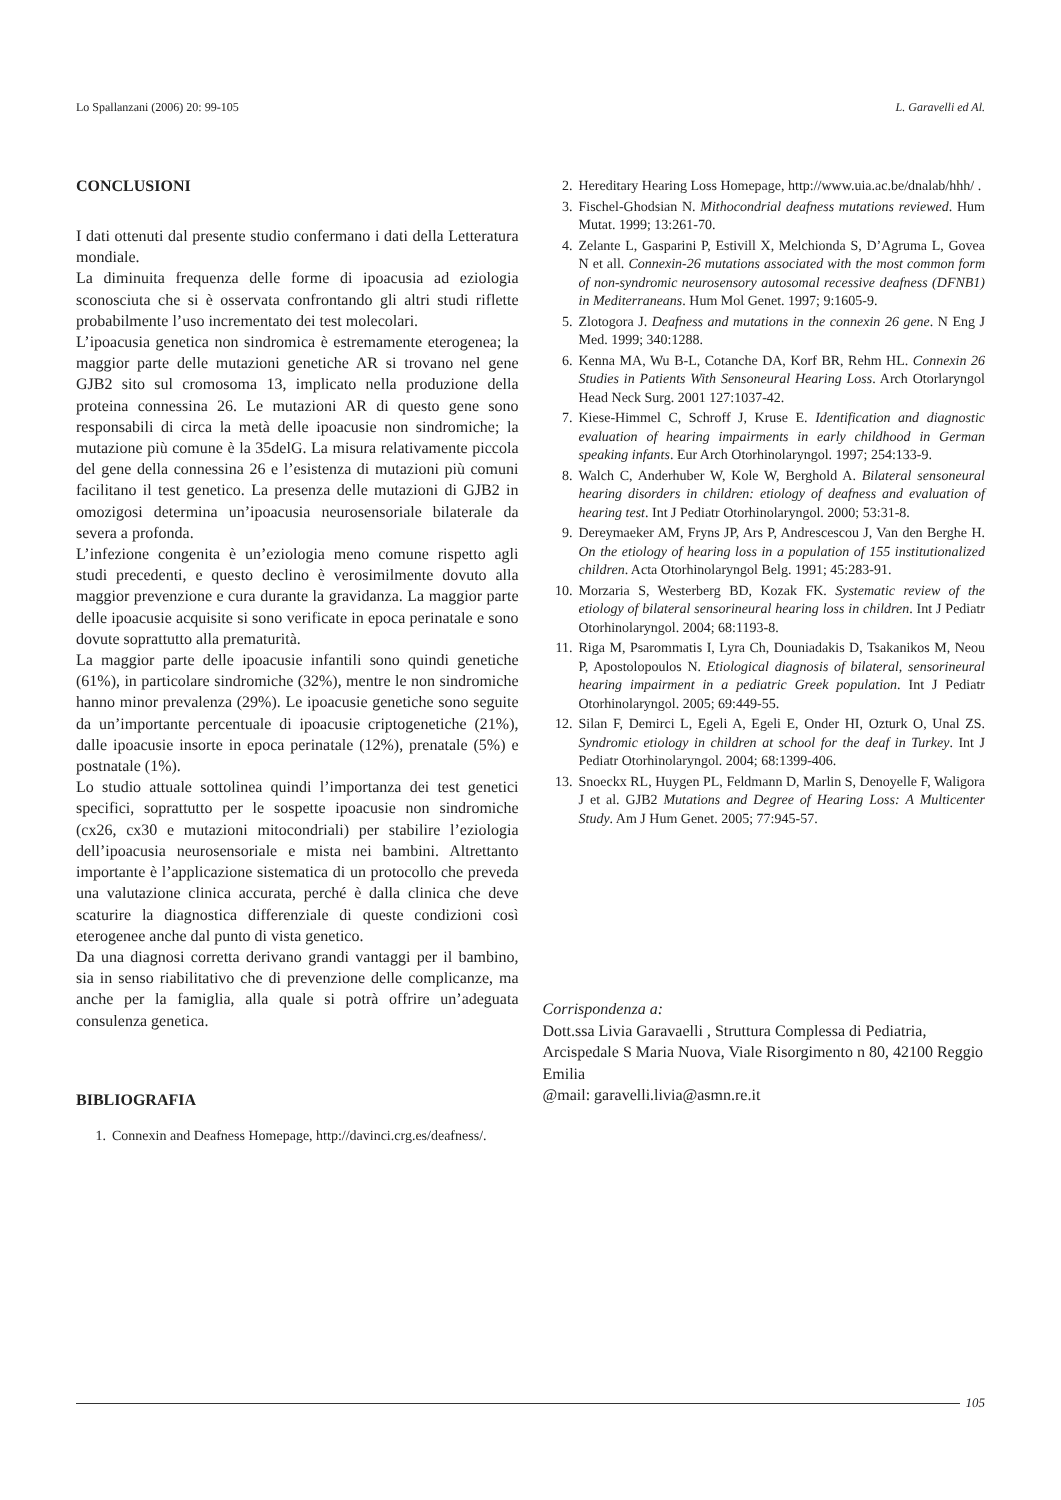Lo Spallanzani (2006) 20: 99-105 L. Garavelli ed Al.
CONCLUSIONI
I dati ottenuti dal presente studio confermano i dati della Letteratura mondiale.
La diminuita frequenza delle forme di ipoacusia ad eziologia sconosciuta che si è osservata confrontando gli altri studi riflette probabilmente l’uso incrementato dei test molecolari.
L’ipoacusia genetica non sindromica è estremamente eterogenea; la maggior parte delle mutazioni genetiche AR si trovano nel gene GJB2 sito sul cromosoma 13, implicato nella produzione della proteina connessina 26. Le mutazioni AR di questo gene sono responsabili di circa la metà delle ipoacusie non sindromiche; la mutazione più comune è la 35delG. La misura relativamente piccola del gene della connessina 26 e l’esistenza di mutazioni più comuni facilitano il test genetico. La presenza delle mutazioni di GJB2 in omozigosi determina un’ipoacusia neurosensoriale bilaterale da severa a profonda.
L’infezione congenita è un’eziologia meno comune rispetto agli studi precedenti, e questo declino è verosimilmente dovuto alla maggior prevenzione e cura durante la gravidanza. La maggior parte delle ipoacusie acquisite si sono verificate in epoca perinatale e sono dovute soprattutto alla prematurità.
La maggior parte delle ipoacusie infantili sono quindi genetiche (61%), in particolare sindromiche (32%), mentre le non sindromiche hanno minor prevalenza (29%). Le ipoacusie genetiche sono seguite da un’importante percentuale di ipoacusie criptogenetiche (21%), dalle ipoacusie insorte in epoca perinatale (12%), prenatale (5%) e postnatale (1%).
Lo studio attuale sottolinea quindi l’importanza dei test genetici specifici, soprattutto per le sospette ipoacusie non sindromiche (cx26, cx30 e mutazioni mitocondriali) per stabilire l’eziologia dell’ipoacusia neurosensoriale e mista nei bambini. Altrettanto importante è l’applicazione sistematica di un protocollo che preveda una valutazione clinica accurata, perché è dalla clinica che deve scaturire la diagnostica differenziale di queste condizioni così eterogenee anche dal punto di vista genetico.
Da una diagnosi corretta derivano grandi vantaggi per il bambino, sia in senso riabilitativo che di prevenzione delle complicanze, ma anche per la famiglia, alla quale si potrà offrire un’adeguata consulenza genetica.
BIBLIOGRAFIA
1. Connexin and Deafness Homepage, http://davinci.crg.es/deafness/.
2. Hereditary Hearing Loss Homepage, http://www.uia.ac.be/dnalab/hhh/ .
3. Fischel-Ghodsian N. Mithocondrial deafness mutations reviewed. Hum Mutat. 1999; 13:261-70.
4. Zelante L, Gasparini P, Estivill X, Melchionda S, D’Agruma L, Govea N et all. Connexin-26 mutations associated with the most common form of non-syndromic neurosensory autosomal recessive deafness (DFNB1) in Mediterraneans. Hum Mol Genet. 1997; 9:1605-9.
5. Zlotogora J. Deafness and mutations in the connexin 26 gene. N Eng J Med. 1999; 340:1288.
6. Kenna MA, Wu B-L, Cotanche DA, Korf BR, Rehm HL. Connexin 26 Studies in Patients With Sensoneural Hearing Loss. Arch Otorlaryngol Head Neck Surg. 2001 127:1037-42.
7. Kiese-Himmel C, Schroff J, Kruse E. Identification and diagnostic evaluation of hearing impairments in early childhood in German speaking infants. Eur Arch Otorhinolaryngol. 1997; 254:133-9.
8. Walch C, Anderhuber W, Kole W, Berghold A. Bilateral sensoneural hearing disorders in children: etiology of deafness and evaluation of hearing test. Int J Pediatr Otorhinolaryngol. 2000; 53:31-8.
9. Dereymaeker AM, Fryns JP, Ars P, Andrescescou J, Van den Berghe H. On the etiology of hearing loss in a population of 155 institutionalized children. Acta Otorhinolaryngol Belg. 1991; 45:283-91.
10. Morzaria S, Westerberg BD, Kozak FK. Systematic review of the etiology of bilateral sensorineural hearing loss in children. Int J Pediatr Otorhinolaryngol. 2004; 68:1193-8.
11. Riga M, Psarommatis I, Lyra Ch, Douniadakis D, Tsakanikos M, Neou P, Apostolopoulos N. Etiological diagnosis of bilateral, sensorineural hearing impairment in a pediatric Greek population. Int J Pediatr Otorhinolaryngol. 2005; 69:449-55.
12. Silan F, Demirci L, Egeli A, Egeli E, Onder HI, Ozturk O, Unal ZS. Syndromic etiology in children at school for the deaf in Turkey. Int J Pediatr Otorhinolaryngol. 2004; 68:1399-406.
13. Snoeckx RL, Huygen PL, Feldmann D, Marlin S, Denoyelle F, Waligora J et al. GJB2 Mutations and Degree of Hearing Loss: A Multicenter Study. Am J Hum Genet. 2005; 77:945-57.
Corrispondenza a:
Dott.ssa Livia Garavaelli , Struttura Complessa di Pediatria, Arcispedale S Maria Nuova, Viale Risorgimento n 80, 42100 Reggio Emilia
@mail: garavelli.livia@asmn.re.it
105